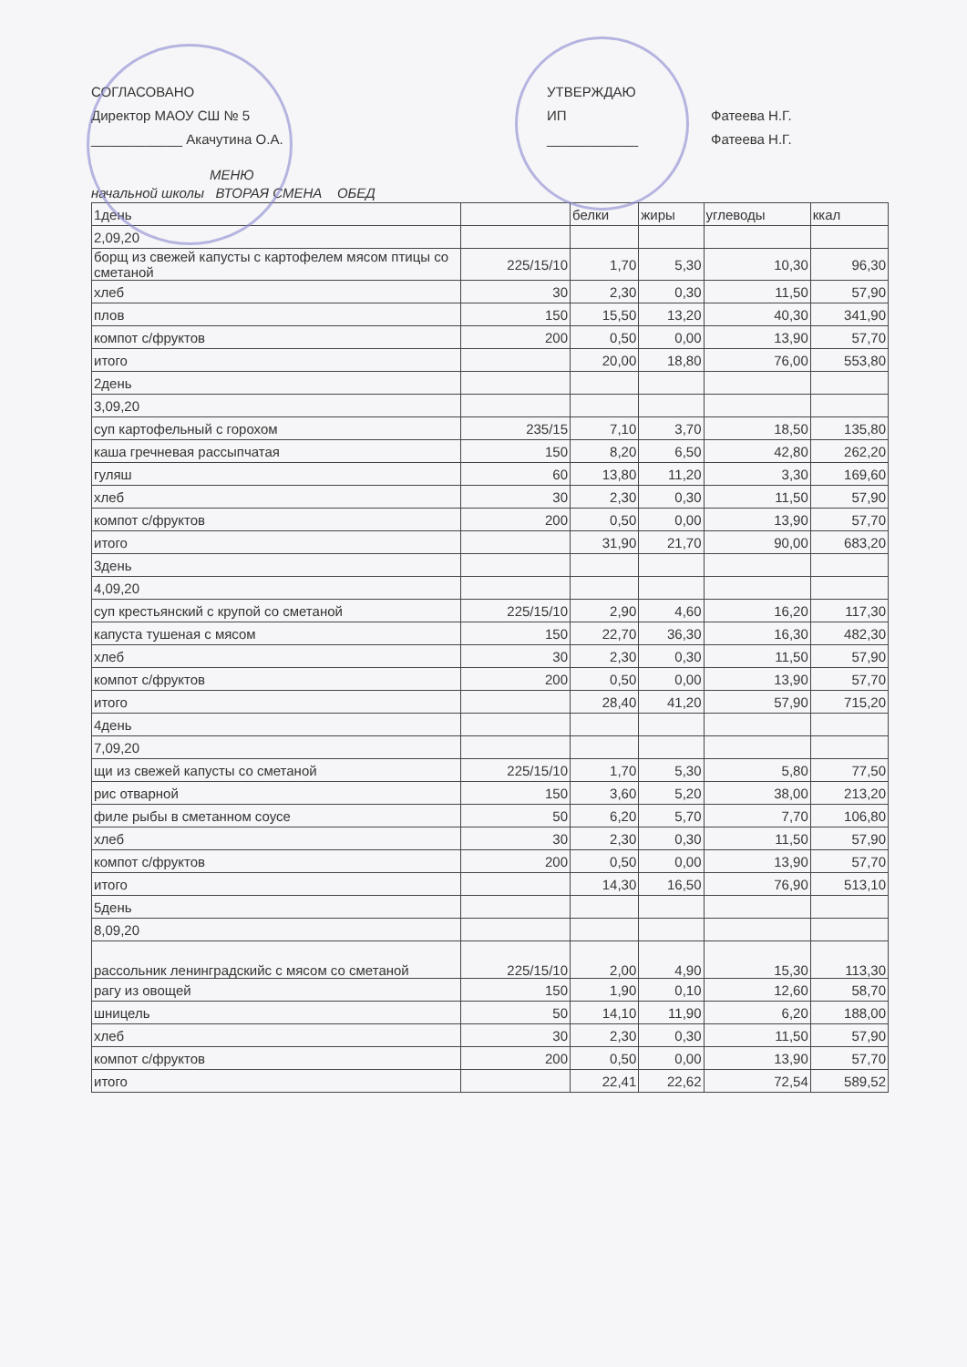СОГЛАСОВАНО
Директор МАОУ СШ № 5
____________ Акачутина О.А.
УТВЕРЖДАЮ
ИП
____________
Фатеева Н.Г.
Фатеева Н.Г.
МЕНЮ
начальной школы ВТОРАЯ СМЕНА ОБЕД
| 1день | | белки | жиры | углеводы | ккал |
| --- | --- | --- | --- | --- | --- |
| 2,09,20 | | | | | |
| борщ из свежей капусты с картофелем мясом птицы со сметаной | 225/15/10 | 1,70 | 5,30 | 10,30 | 96,30 |
| хлеб | 30 | 2,30 | 0,30 | 11,50 | 57,90 |
| плов | 150 | 15,50 | 13,20 | 40,30 | 341,90 |
| компот с/фруктов | 200 | 0,50 | 0,00 | 13,90 | 57,70 |
| итого | | 20,00 | 18,80 | 76,00 | 553,80 |
| 2день | | | | | |
| 3,09,20 | | | | | |
| суп картофельный с горохом | 235/15 | 7,10 | 3,70 | 18,50 | 135,80 |
| каша гречневая рассыпчатая | 150 | 8,20 | 6,50 | 42,80 | 262,20 |
| гуляш | 60 | 13,80 | 11,20 | 3,30 | 169,60 |
| хлеб | 30 | 2,30 | 0,30 | 11,50 | 57,90 |
| компот с/фруктов | 200 | 0,50 | 0,00 | 13,90 | 57,70 |
| итого | | 31,90 | 21,70 | 90,00 | 683,20 |
| 3день | | | | | |
| 4,09,20 | | | | | |
| суп крестьянский с крупой со сметаной | 225/15/10 | 2,90 | 4,60 | 16,20 | 117,30 |
| капуста тушеная с мясом | 150 | 22,70 | 36,30 | 16,30 | 482,30 |
| хлеб | 30 | 2,30 | 0,30 | 11,50 | 57,90 |
| компот с/фруктов | 200 | 0,50 | 0,00 | 13,90 | 57,70 |
| итого | | 28,40 | 41,20 | 57,90 | 715,20 |
| 4день | | | | | |
| 7,09,20 | | | | | |
| щи из свежей капусты со сметаной | 225/15/10 | 1,70 | 5,30 | 5,80 | 77,50 |
| рис отварной | 150 | 3,60 | 5,20 | 38,00 | 213,20 |
| филе рыбы в сметанном соусе | 50 | 6,20 | 5,70 | 7,70 | 106,80 |
| хлеб | 30 | 2,30 | 0,30 | 11,50 | 57,90 |
| компот с/фруктов | 200 | 0,50 | 0,00 | 13,90 | 57,70 |
| итого | | 14,30 | 16,50 | 76,90 | 513,10 |
| 5день | | | | | |
| 8,09,20 | | | | | |
| рассольник ленинградскийс с мясом со сметаной | 225/15/10 | 2,00 | 4,90 | 15,30 | 113,30 |
| рагу из овощей | 150 | 1,90 | 0,10 | 12,60 | 58,70 |
| шницель | 50 | 14,10 | 11,90 | 6,20 | 188,00 |
| хлеб | 30 | 2,30 | 0,30 | 11,50 | 57,90 |
| компот с/фруктов | 200 | 0,50 | 0,00 | 13,90 | 57,70 |
| итого | | 22,41 | 22,62 | 72,54 | 589,52 |